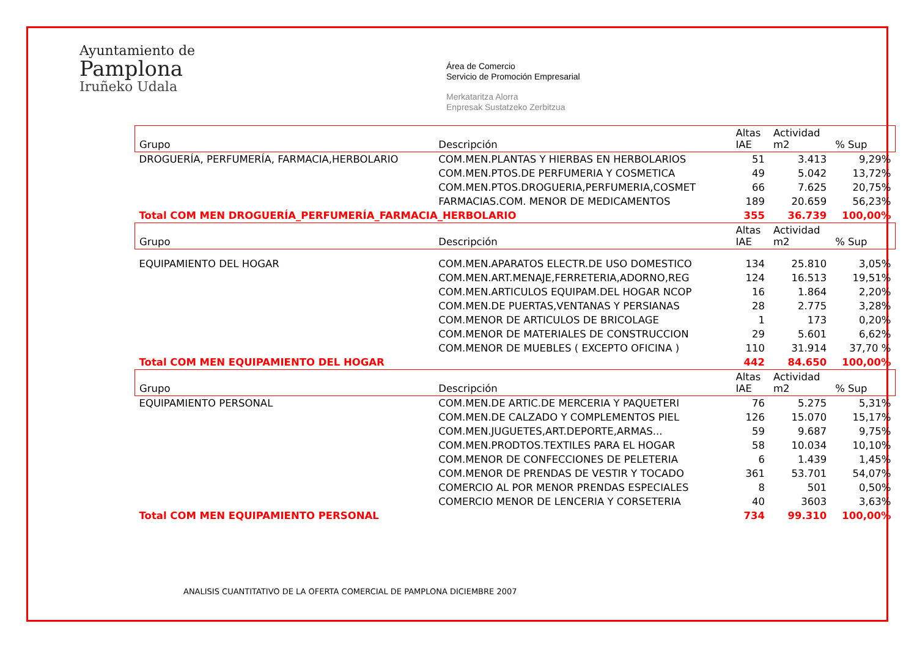Ayuntamiento de
Pamplona
Iruñeko Udala
Área de Comercio
Servicio de Promoción Empresarial
Merkataritza Alorra
Enpresak Sustatzeko Zerbitzua
| Grupo | Descripción | Altas IAE | Actividad m2 | % Sup |
| --- | --- | --- | --- | --- |
| DROGUERÍA, PERFUMERÍA, FARMACIA,HERBOLARIO | COM.MEN.PLANTAS Y HIERBAS EN HERBOLARIOS | 51 | 3.413 | 9,29% |
| | COM.MEN.PTOS.DE PERFUMERIA Y COSMETICA | 49 | 5.042 | 13,72% |
| | COM.MEN.PTOS.DROGUERIA,PERFUMERIA,COSMET | 66 | 7.625 | 20,75% |
| | FARMACIAS.COM. MENOR DE MEDICAMENTOS | 189 | 20.659 | 56,23% |
| Total COM MEN DROGUERÍA_PERFUMERÍA_FARMACIA_HERBOLARIO | | 355 | 36.739 | 100,00% |
| Grupo | Descripción | Altas IAE | Actividad m2 | % Sup |
| EQUIPAMIENTO DEL HOGAR | COM.MEN.APARATOS ELECTR.DE USO DOMESTICO | 134 | 25.810 | 3,05% |
| | COM.MEN.ART.MENAJE,FERRETERIA,ADORNO,REG | 124 | 16.513 | 19,51% |
| | COM.MEN.ARTICULOS EQUIPAM.DEL HOGAR NCOP | 16 | 1.864 | 2,20% |
| | COM.MEN.DE PUERTAS,VENTANAS Y PERSIANAS | 28 | 2.775 | 3,28% |
| | COM.MENOR DE ARTICULOS DE BRICOLAGE | 1 | 173 | 0,20% |
| | COM.MENOR DE MATERIALES DE CONSTRUCCION | 29 | 5.601 | 6,62% |
| | COM.MENOR DE MUEBLES ( EXCEPTO OFICINA ) | 110 | 31.914 | 37,70 % |
| Total COM MEN EQUIPAMIENTO DEL HOGAR | | 442 | 84.650 | 100,00% |
| Grupo | Descripción | Altas IAE | Actividad m2 | % Sup |
| EQUIPAMIENTO PERSONAL | COM.MEN.DE ARTIC.DE MERCERIA Y PAQUETERI | 76 | 5.275 | 5,31% |
| | COM.MEN.DE CALZADO Y COMPLEMENTOS PIEL | 126 | 15.070 | 15,17% |
| | COM.MEN.JUGUETES,ART.DEPORTE,ARMAS... | 59 | 9.687 | 9,75% |
| | COM.MEN.PRODTOS.TEXTILES PARA EL HOGAR | 58 | 10.034 | 10,10% |
| | COM.MENOR DE CONFECCIONES DE PELETERIA | 6 | 1.439 | 1,45% |
| | COM.MENOR DE PRENDAS DE VESTIR Y TOCADO | 361 | 53.701 | 54,07% |
| | COMERCIO AL POR MENOR PRENDAS ESPECIALES | 8 | 501 | 0,50% |
| | COMERCIO MENOR DE LENCERIA Y CORSETERIA | 40 | 3603 | 3,63% |
| Total COM MEN EQUIPAMIENTO PERSONAL | | 734 | 99.310 | 100,00% |
ANALISIS CUANTITATIVO DE LA OFERTA COMERCIAL DE PAMPLONA DICIEMBRE 2007